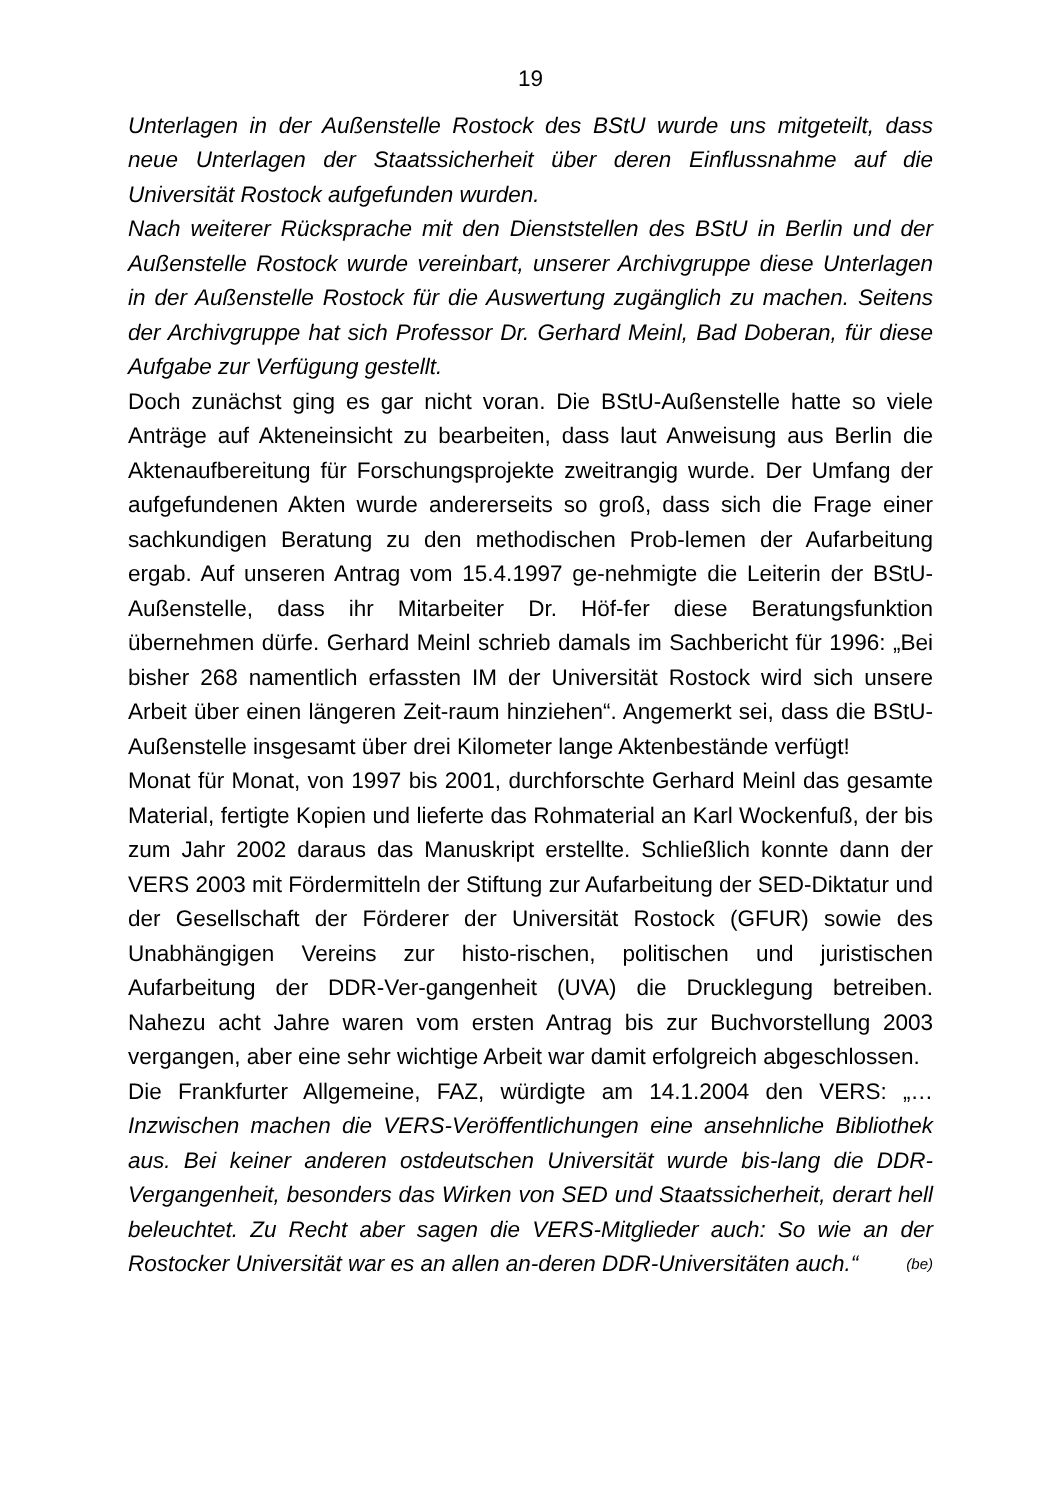19
Unterlagen in der Außenstelle Rostock des BStU wurde uns mitgeteilt, dass neue Unterlagen der Staatssicherheit über deren Einflussnahme auf die Universität Rostock aufgefunden wurden.
Nach weiterer Rücksprache mit den Dienststellen des BStU in Berlin und der Außenstelle Rostock wurde vereinbart, unserer Archivgruppe diese Unterlagen in der Außenstelle Rostock für die Auswertung zugänglich zu machen. Seitens der Archivgruppe hat sich Professor Dr. Gerhard Meinl, Bad Doberan, für diese Aufgabe zur Verfügung gestellt.
Doch zunächst ging es gar nicht voran. Die BStU-Außenstelle hatte so viele Anträge auf Akteneinsicht zu bearbeiten, dass laut Anweisung aus Berlin die Aktenaufbereitung für Forschungsprojekte zweitrangig wurde. Der Umfang der aufgefundenen Akten wurde andererseits so groß, dass sich die Frage einer sachkundigen Beratung zu den methodischen Prob-lemen der Aufarbeitung ergab. Auf unseren Antrag vom 15.4.1997 ge-nehmigte die Leiterin der BStU-Außenstelle, dass ihr Mitarbeiter Dr. Höf-fer diese Beratungsfunktion übernehmen dürfe. Gerhard Meinl schrieb damals im Sachbericht für 1996: „Bei bisher 268 namentlich erfassten IM der Universität Rostock wird sich unsere Arbeit über einen längeren Zeit-raum hinziehen“. Angemerkt sei, dass die BStU-Außenstelle insgesamt über drei Kilometer lange Aktenbestände verfügt!
Monat für Monat, von 1997 bis 2001, durchforschte Gerhard Meinl das gesamte Material, fertigte Kopien und lieferte das Rohmaterial an Karl Wockenfuß, der bis zum Jahr 2002 daraus das Manuskript erstellte. Schließlich konnte dann der VERS 2003 mit Fördermitteln der Stiftung zur Aufarbeitung der SED-Diktatur und der Gesellschaft der Förderer der Universität Rostock (GFUR) sowie des Unabhängigen Vereins zur histo-rischen, politischen und juristischen Aufarbeitung der DDR-Ver-gangenheit (UVA) die Drucklegung betreiben. Nahezu acht Jahre waren vom ersten Antrag bis zur Buchvorstellung 2003 vergangen, aber eine sehr wichtige Arbeit war damit erfolgreich abgeschlossen.
Die Frankfurter Allgemeine, FAZ, würdigte am 14.1.2004 den VERS: „…Inzwischen machen die VERS-Veröffentlichungen eine ansehnliche Bibliothek aus. Bei keiner anderen ostdeutschen Universität wurde bis-lang die DDR-Vergangenheit, besonders das Wirken von SED und Staatssicherheit, derart hell beleuchtet. Zu Recht aber sagen die VERS-Mitglieder auch: So wie an der Rostocker Universität war es an allen an-deren DDR-Universitäten auch.“ (be)